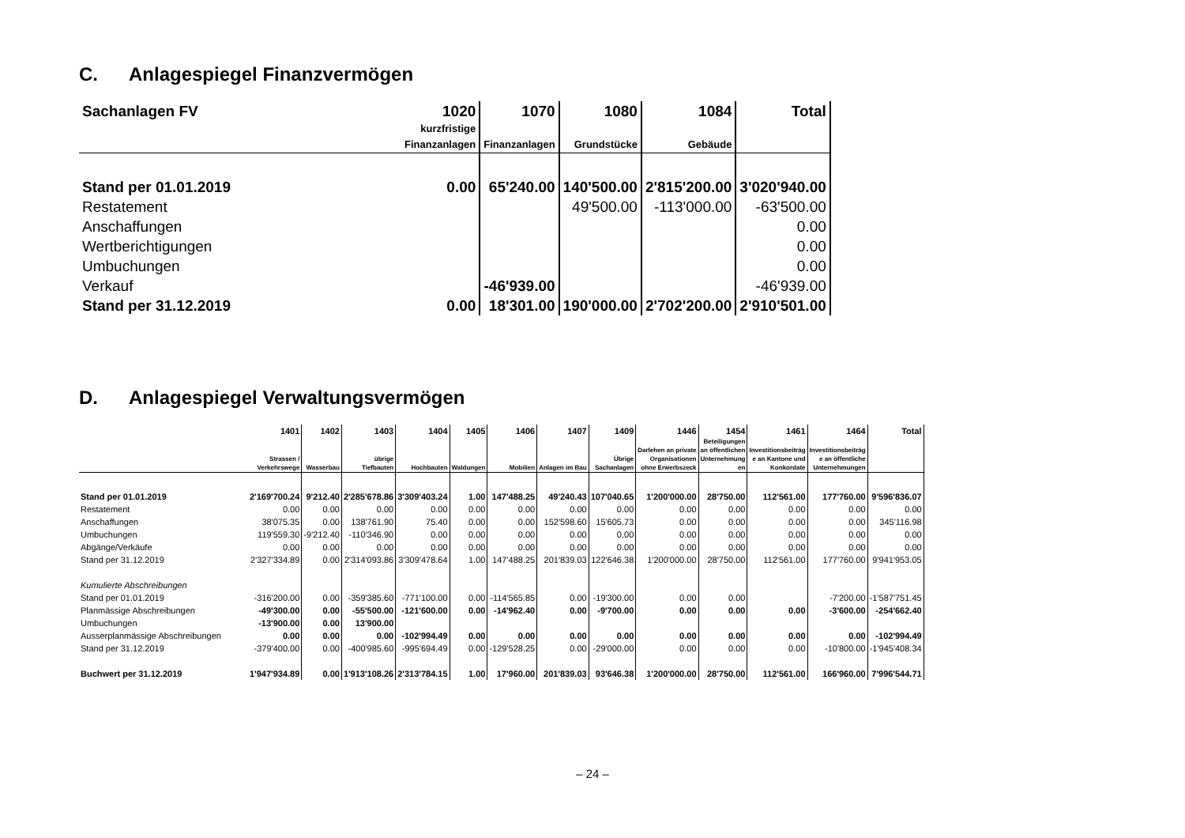C. Anlagespiegel Finanzvermögen
| Sachanlagen FV | 1020 | 1070 | 1080 | 1084 | Total |
| --- | --- | --- | --- | --- | --- |
| | kurzfristige Finanzanlagen | Finanzanlagen | Grundstücke | Gebäude | |
| Stand per 01.01.2019 | 0.00 | 65'240.00 | 140'500.00 | 2'815'200.00 | 3'020'940.00 |
| Restatement | | | 49'500.00 | -113'000.00 | -63'500.00 |
| Anschaffungen | | | | | 0.00 |
| Wertberichtigungen | | | | | 0.00 |
| Umbuchungen | | | | | 0.00 |
| Verkauf | | -46'939.00 | | | -46'939.00 |
| Stand per 31.12.2019 | 0.00 | 18'301.00 | 190'000.00 | 2'702'200.00 | 2'910'501.00 |
D. Anlagespiegel Verwaltungsvermögen
| | 1401 | 1402 | 1403 | 1404 | 1405 | 1406 | 1407 | 1409 | 1446 | 1454 | 1461 | 1464 | Total |
| --- | --- | --- | --- | --- | --- | --- | --- | --- | --- | --- | --- | --- | --- |
| | Strassen / Verkehrswege | Wasserbau | übrige Tiefbauten | Hochbauten | Waldungen | Mobilien | Anlagen im Bau | Übrige Sachanlagen | Darlehen an private Organisationen ohne Erwerbszeck | Beteiligungen an öffentlichen Unternehmung en | Investitionsbeiträg e an Kantone und Konkordate | Investitionsbeiträg e an öffentliche Unternehmungen | |
| Stand per 01.01.2019 | 2'169'700.24 | 9'212.40 | 2'285'678.86 | 3'309'403.24 | 1.00 | 147'488.25 | 49'240.43 | 107'040.65 | 1'200'000.00 | 28'750.00 | 112'561.00 | 177'760.00 | 9'596'836.07 |
| Restatement | 0.00 | 0.00 | 0.00 | 0.00 | 0.00 | 0.00 | 0.00 | 0.00 | 0.00 | 0.00 | 0.00 | 0.00 | 0.00 |
| Anschaffungen | 38'075.35 | 0.00 | 138'761.90 | 75.40 | 0.00 | 0.00 | 152'598.60 | 15'605.73 | 0.00 | 0.00 | 0.00 | 0.00 | 345'116.98 |
| Umbuchungen | 119'559.30 | -9'212.40 | -110'346.90 | 0.00 | 0.00 | 0.00 | 0.00 | 0.00 | 0.00 | 0.00 | 0.00 | 0.00 | 0.00 |
| Abgänge/Verkäufe | 0.00 | 0.00 | 0.00 | 0.00 | 0.00 | 0.00 | 0.00 | 0.00 | 0.00 | 0.00 | 0.00 | 0.00 | 0.00 |
| Stand per 31.12.2019 | 2'327'334.89 | 0.00 | 2'314'093.86 | 3'309'478.64 | 1.00 | 147'488.25 | 201'839.03 | 122'646.38 | 1'200'000.00 | 28'750.00 | 112'561.00 | 177'760.00 | 9'941'953.05 |
| Kumulierte Abschreibungen | | | | | | | | | | | | | |
| Stand per 01.01.2019 | -316'200.00 | 0.00 | -359'385.60 | -771'100.00 | 0.00 | -114'565.85 | 0.00 | -19'300.00 | 0.00 | 0.00 | | -7'200.00 | -1'587'751.45 |
| Planmässige Abschreibungen | -49'300.00 | 0.00 | -55'500.00 | -121'600.00 | 0.00 | -14'962.40 | 0.00 | -9'700.00 | 0.00 | 0.00 | 0.00 | -3'600.00 | -254'662.40 |
| Umbuchungen | -13'900.00 | 0.00 | 13'900.00 | | | | | | | | | | |
| Ausserplanmässige Abschreibungen | 0.00 | 0.00 | 0.00 | -102'994.49 | 0.00 | 0.00 | 0.00 | 0.00 | 0.00 | 0.00 | 0.00 | 0.00 | -102'994.49 |
| Stand per 31.12.2019 | -379'400.00 | 0.00 | -400'985.60 | -995'694.49 | 0.00 | -129'528.25 | 0.00 | -29'000.00 | 0.00 | 0.00 | 0.00 | -10'800.00 | -1'945'408.34 |
| Buchwert per 31.12.2019 | 1'947'934.89 | 0.00 | 1'913'108.26 | 2'313'784.15 | 1.00 | 17'960.00 | 201'839.03 | 93'646.38 | 1'200'000.00 | 28'750.00 | 112'561.00 | 166'960.00 | 7'996'544.71 |
– 24 –